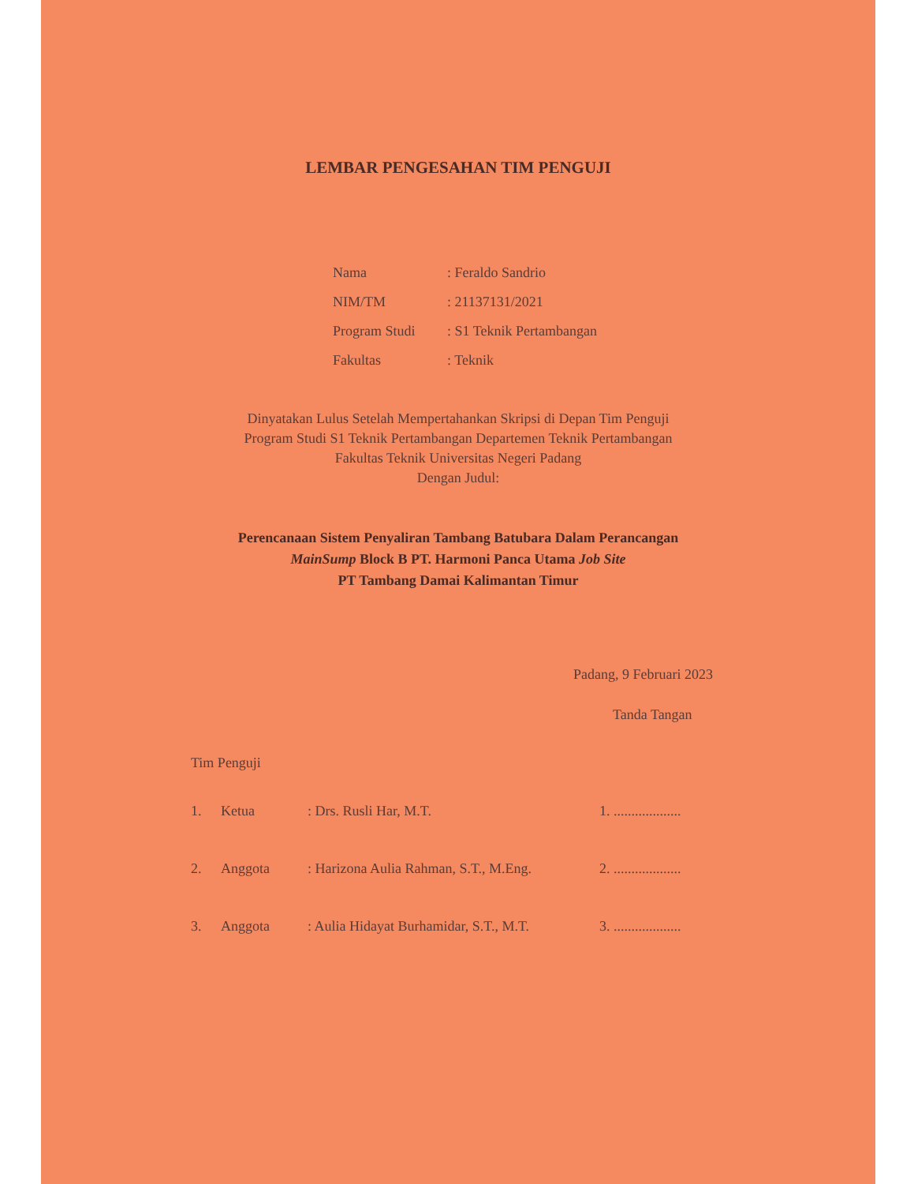LEMBAR PENGESAHAN TIM PENGUJI
Nama: Feraldo Sandrio
NIM/TM: 21137131/2021
Program Studi: S1 Teknik Pertambangan
Fakultas: Teknik
Dinyatakan Lulus Setelah Mempertahankan Skripsi di Depan Tim Penguji
Program Studi S1 Teknik Pertambangan Departemen Teknik Pertambangan
Fakultas Teknik Universitas Negeri Padang
Dengan Judul:
Perencanaan Sistem Penyaliran Tambang Batubara Dalam Perancangan
MainSump Block B PT. Harmoni Panca Utama Job Site
PT Tambang Damai Kalimantan Timur
Padang, 9 Februari 2023
Tanda Tangan
Tim Penguji
1. Ketua: Drs. Rusli Har, M.T. 1. ...................
2. Anggota: Harizona Aulia Rahman, S.T., M.Eng. 2. ...................
3. Anggota: Aulia Hidayat Burhamidar, S.T., M.T. 3. ...................